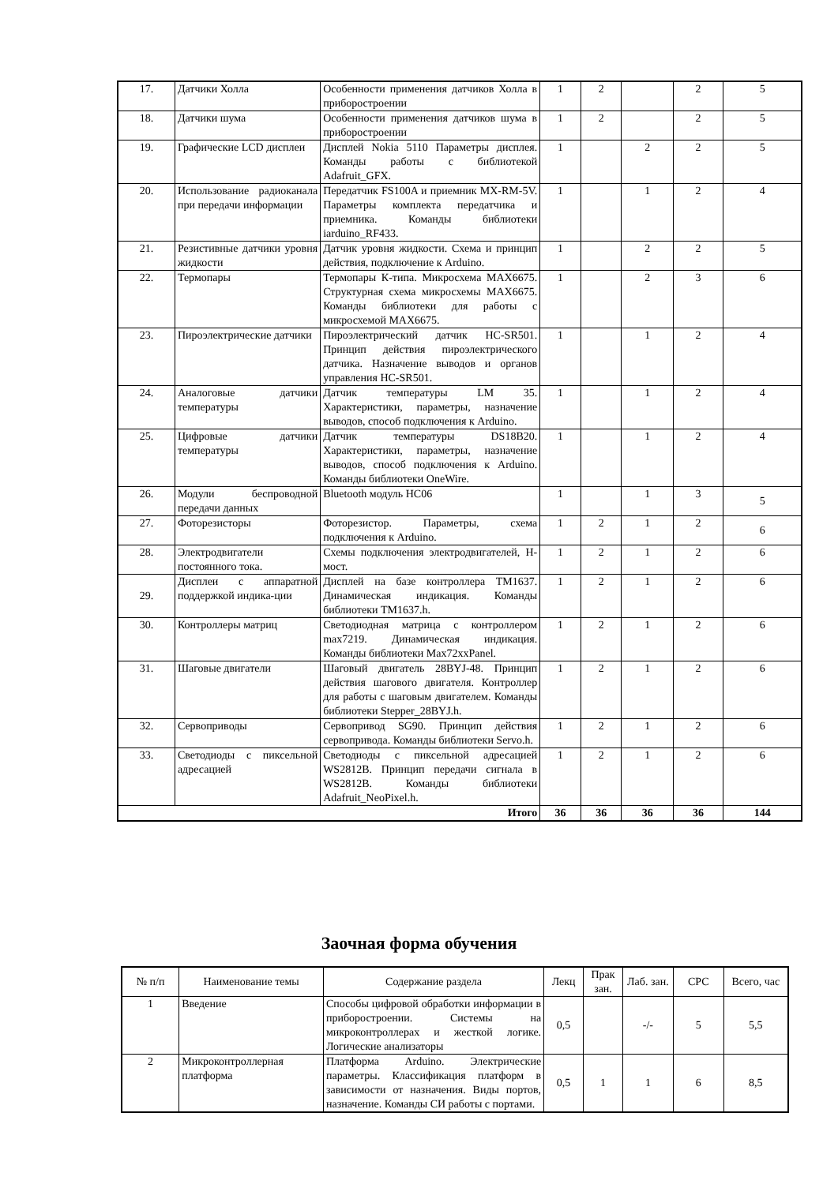| 17. | Датчики Холла | Особенности применения датчиков Холла в приборостроении | 1 | 2 | | 2 | 5 |
| 18. | Датчики шума | Особенности применения датчиков шума в приборостроении | 1 | 2 | | 2 | 5 |
| 19. | Графические LCD дисплеи | Дисплей Nokia 5110 Параметры дисплея. Команды работы с библиотекой Adafruit_GFX. | 1 | | 2 | 2 | 5 |
| 20. | Использование радиоканала при передачи информации | Передатчик FS100A и приемник MX-RM-5V. Параметры комплекта передатчика и приемника. Команды библиотеки iarduino_RF433. | 1 | | 1 | 2 | 4 |
| 21. | Резистивные датчики уровня жидкости | Датчик уровня жидкости. Схема и принцип действия, подключение к Arduino. | 1 | | 2 | 2 | 5 |
| 22. | Термопары | Термопары К-типа. Микросхема MAX6675. Структурная схема микросхемы MAX6675. Команды библиотеки для работы с микросхемой MAX6675. | 1 | | 2 | 3 | 6 |
| 23. | Пироэлектрические датчики | Пироэлектрический датчик HC-SR501. Принцип действия пироэлектрического датчика. Назначение выводов и органов управления HC-SR501. | 1 | | 1 | 2 | 4 |
| 24. | Аналоговые датчики температуры | Датчик температуры LM 35. Характеристики, параметры, назначение выводов, способ подключения к Arduino. | 1 | | 1 | 2 | 4 |
| 25. | Цифровые датчики температуры | Датчик температуры DS18B20. Характеристики, параметры, назначение выводов, способ подключения к Arduino. Команды библиотеки OneWire. | 1 | | 1 | 2 | 4 |
| 26. | Модули беспроводной передачи данных | Bluetooth модуль HC06 | 1 | | 1 | 3 | 5 |
| 27. | Фоторезисторы | Фоторезистор. Параметры, схема подключения к Arduino. | 1 | 2 | 1 | 2 | 6 |
| 28. | Электродвигатели постоянного тока. | Схемы подключения электродвигателей, H-мост. | 1 | 2 | 1 | 2 | 6 |
| 29. | Дисплеи с аппаратной поддержкой индика-ции | Дисплей на базе контроллера TM1637. Динамическая индикация. Команды библиотеки TM1637.h. | 1 | 2 | 1 | 2 | 6 |
| 30. | Контроллеры матриц | Светодиодная матрица с контроллером max7219. Динамическая индикация. Команды библиотеки Max72xxPanel. | 1 | 2 | 1 | 2 | 6 |
| 31. | Шаговые двигатели | Шаговый двигатель 28BYJ-48. Принцип действия шагового двигателя. Контроллер для работы с шаговым двигателем. Команды библиотеки Stepper_28BYJ.h. | 1 | 2 | 1 | 2 | 6 |
| 32. | Сервоприводы | Сервопривод SG90. Принцип действия сервопривода. Команды библиотеки Servo.h. | 1 | 2 | 1 | 2 | 6 |
| 33. | Светодиоды с пиксельной адресацией | Светодиоды с пиксельной адресацией WS2812B. Принцип передачи сигнала в WS2812B. Команды библиотеки Adafruit_NeoPixel.h. | 1 | 2 | 1 | 2 | 6 |
| Итого | | | 36 | 36 | 36 | 36 | 144 |
Заочная форма обучения
| № п/п | Наименование темы | Содержание раздела | Лекц | Прак зан. | Лаб. зан. | СРС | Всего, час |
| --- | --- | --- | --- | --- | --- | --- | --- |
| 1 | Введение | Способы цифровой обработки информации в приборостроении. Системы на микроконтроллерах и жесткой логике. Логические анализаторы | 0,5 | | -/- | 5 | 5,5 |
| 2 | Микроконтроллерная платформа | Платформа Arduino. Электрические параметры. Классификация платформ в зависимости от назначения. Виды портов, назначение. Команды СИ работы с портами. | 0,5 | 1 | 1 | 6 | 8,5 |